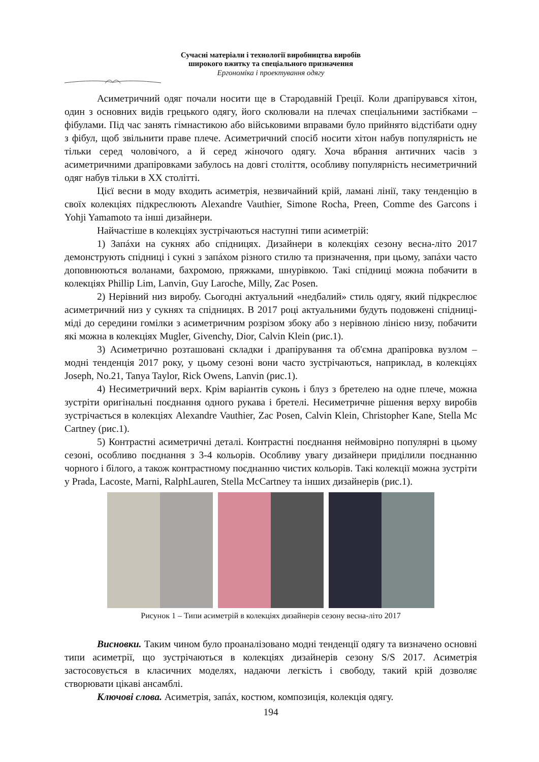Сучасні матеріали і технології виробництва виробів
широкого вжитку та спеціального призначення
Ергономіка і проектування одягу
Асиметричний одяг почали носити ще в Стародавній Греції. Коли драпірувався хітон, один з основних видів грецького одягу, його сколювали на плечах спеціальними застібками – фібулами. Під час занять гімнастикою або військовими вправами було прийнято відстібати одну з фібул, щоб звільнити праве плече. Асиметричний спосіб носити хітон набув популярність не тільки серед чоловічого, а й серед жіночого одягу. Хоча вбрання античних часів з асиметричними драпіровками забулось на довгі століття, особливу популярність несиметричний одяг набув тільки в XX столітті.
Цієї весни в моду входить асиметрія, незвичайний крій, ламані лінії, таку тенденцію в своїх колекціях підкреслюють Alexandre Vauthier, Simone Rocha, Preen, Comme des Garcons і Yohji Yamamoto та інші дизайнери.
Найчастіше в колекціях зустрічаються наступні типи асиметрій:
1) Запáхи на сукнях або спідницях. Дизайнери в колекціях сезону весна-літо 2017 демонструють спідниці і сукні з запáхом різного стилю та призначення, при цьому, запáхи часто доповнюються воланами, бахромою, пряжками, шнурівкою. Такі спідниці можна побачити в колекціях Phillip Lim, Lanvin, Guy Laroche, Milly, Zac Posen.
2) Нерівний низ виробу. Сьогодні актуальний «недбалий» стиль одягу, який підкреслює асиметричний низ у сукнях та спідницях. В 2017 році актуальними будуть подовжені спідниці-міді до середини гомілки з асиметричним розрізом збоку або з нерівною лінією низу, побачити які можна в колекціях Mugler, Givenchy, Dior, Calvin Klein (рис.1).
3) Асиметрично розташовані складки і драпірування та об'ємна драпіровка вузлом – модні тенденція 2017 року, у цьому сезоні вони часто зустрічаються, наприклад, в колекціях Joseph, No.21, Tanya Taylor, Rick Owens, Lanvin (рис.1).
4) Несиметричний верх. Крім варіантів суконь і блуз з бретелею на одне плече, можна зустріти оригінальні поєднання одного рукава і бретелі. Несиметричне рішення верху виробів зустрічається в колекціях Alexandre Vauthier, Zac Posen, Calvin Klein, Christopher Kane, Stella Mc Cartney (рис.1).
5) Контрастні асиметричні деталі. Контрастні поєднання неймовірно популярні в цьому сезоні, особливо поєднання з 3-4 кольорів. Особливу увагу дизайнери приділили поєднанню чорного і білого, а також контрастному поєднанню чистих кольорів. Такі колекції можна зустріти у Prada, Lacoste, Marni, RalphLauren, Stella McCartney та інших дизайнерів (рис.1).
Рисунок 1 – Типи асиметрій в колекціях дизайнерів сезону весна-літо 2017
Висновки. Таким чином було проаналізовано модні тенденції одягу та визначено основні типи асиметрії, що зустрічаються в колекціях дизайнерів сезону S/S 2017. Асиметрія застосовується в класичних моделях, надаючи легкість і свободу, такий крій дозволяє створювати цікаві ансамблі.
Ключові слова. Асиметрія, запáх, костюм, композиція, колекція одягу.
194